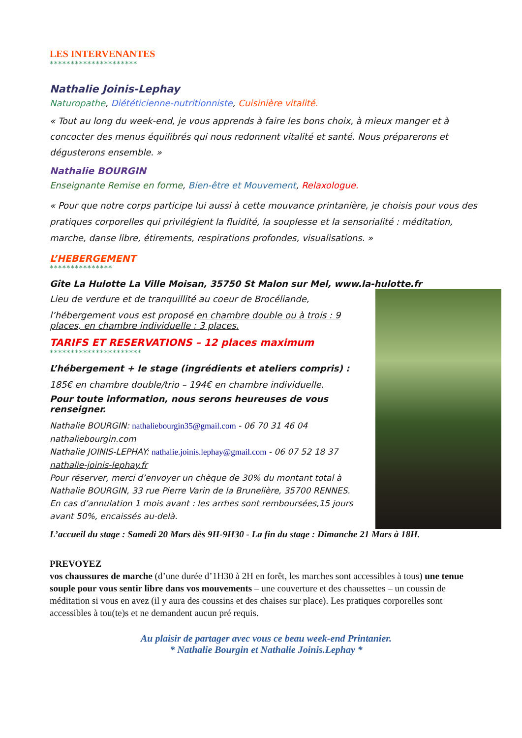LES INTERVENANTES
*********************
Nathalie Joinis-Lephay
Naturopathe, Diététicienne-nutritionniste, Cuisinière vitalité.
« Tout au long du week-end, je vous apprends à faire les bons choix, à mieux manger et à concocter des menus équilibrés qui nous redonnent vitalité et santé. Nous préparerons et dégusterons ensemble. »
Nathalie BOURGIN
Enseignante Remise en forme, Bien-être et Mouvement, Relaxologue.
« Pour que notre corps participe lui aussi à cette mouvance printanière, je choisis pour vous des pratiques corporelles qui privilégient la fluidité, la souplesse et la sensorialité : méditation, marche, danse libre, étirements, respirations profondes, visualisations. »
L’HEBERGEMENT
***************
Gîte La Hulotte La Ville Moisan, 35750 St Malon sur Mel, www.la-hulotte.fr
Lieu de verdure et de tranquillité au coeur de Brocéliande,
l’hébergement vous est proposé en chambre double ou à trois : 9 places, en chambre individuelle : 3 places.
TARIFS ET RESERVATIONS – 12 places maximum
**********************
L’hébergement + le stage (ingrédients et ateliers compris) :
185€ en chambre double/trio – 194€ en chambre individuelle.
Pour toute information, nous serons heureuses de vous renseigner.
Nathalie BOURGIN: nathaliebourgin35@gmail.com - 06 70 31 46 04
nathaliebourgin.com
Nathalie JOINIS-LEPHAY: nathalie.joinis.lephay@gmail.com - 06 07 52 18 37
nathalie-joinis-lephay.fr
Pour réserver, merci d’envoyer un chèque de 30% du montant total à Nathalie BOURGIN, 33 rue Pierre Varin de la Brunelière, 35700 RENNES.
En cas d’annulation 1 mois avant : les arrhes sont remboursées,15 jours avant 50%, encaissés au-delà.
L’accueil du stage : Samedi 20 Mars dès 9H-9H30 - La fin du stage : Dimanche 21 Mars à 18H.
PREVOYEZ
vos chaussures de marche (d’une durée d’1H30 à 2H en forêt, les marches sont accessibles à tous) une tenue souple pour vous sentir libre dans vos mouvements – une couverture et des chaussettes – un coussin de méditation si vous en avez (il y aura des coussins et des chaises sur place). Les pratiques corporelles sont accessibles à tou(te)s et ne demandent aucun pré requis.
Au plaisir de partager avec vous ce beau week-end Printanier.
* Nathalie Bourgin et Nathalie Joinis.Lephay *